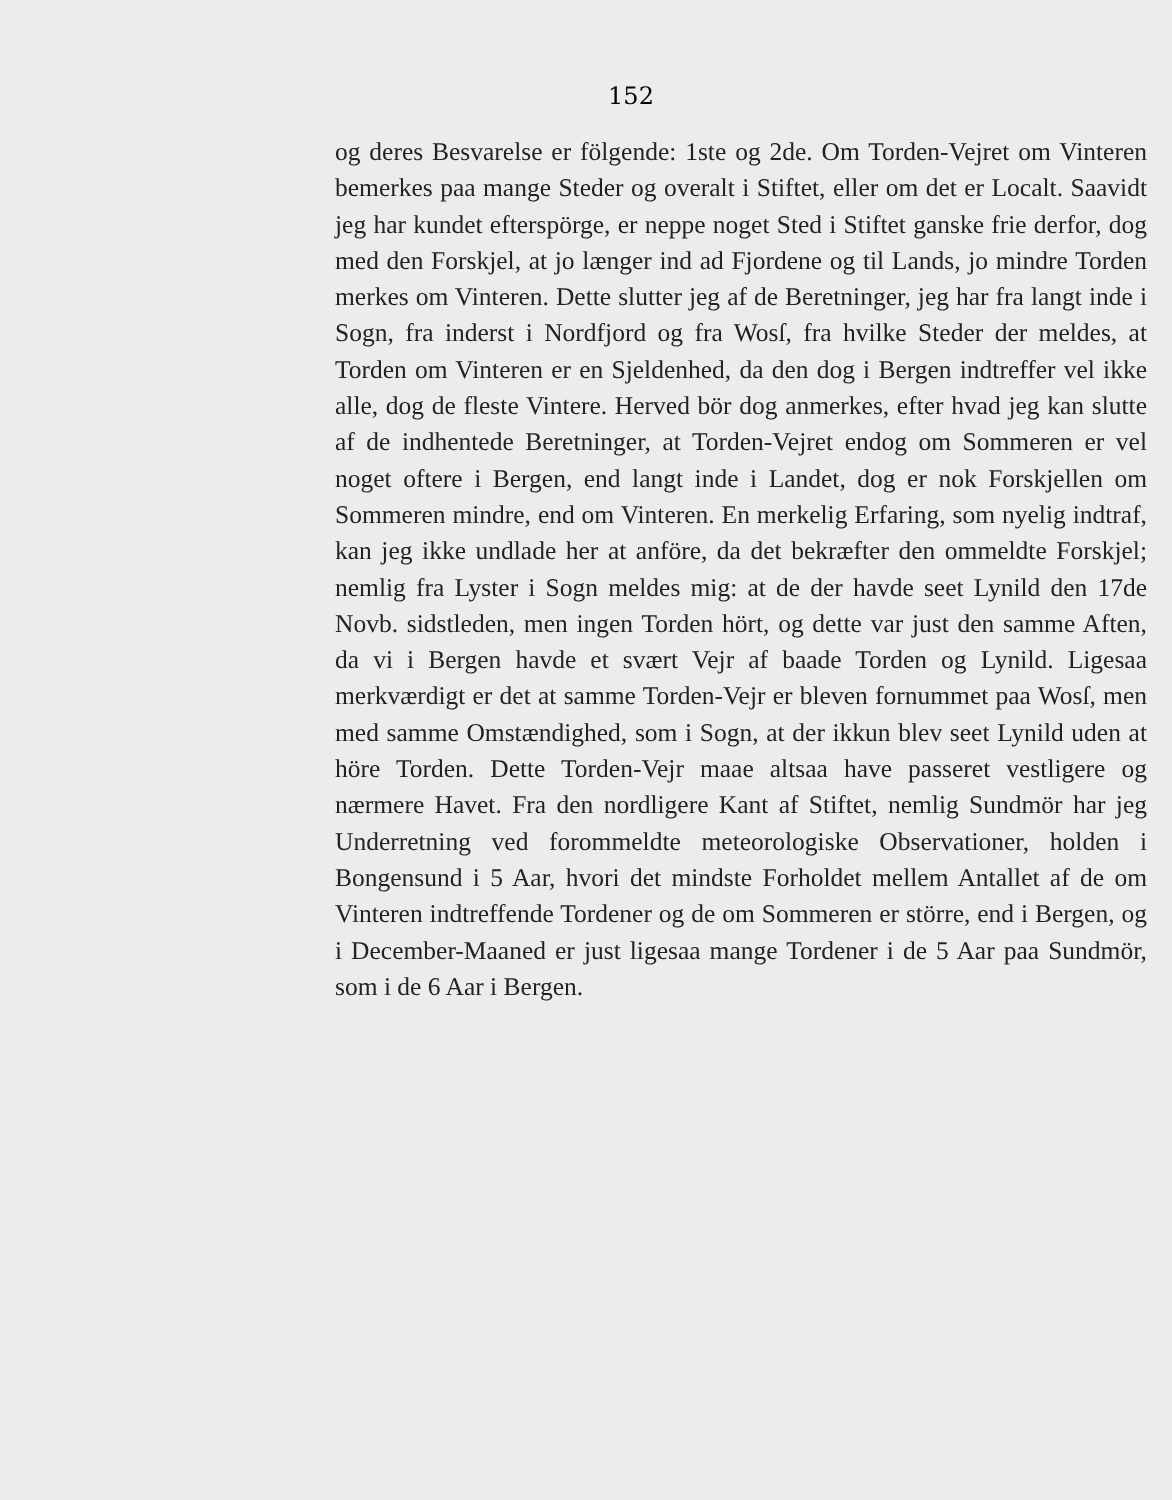152
og deres Besvarelse er fölgende: 1ste og 2de. Om Torden-Vejret om Vinteren bemerkes paa mange Steder og overalt i Stiftet, eller om det er Localt. Saavidt jeg har kundet efterspörge, er neppe noget Sted i Stiftet ganske frie derfor, dog med den Forskjel, at jo længer ind ad Fjordene og til Lands, jo mindre Torden merkes om Vinteren. Dette slutter jeg af de Beretninger, jeg har fra langt inde i Sogn, fra inderst i Nordfjord og fra Wosſ, fra hvilke Steder der meldes, at Torden om Vinteren er en Sjeldenhed, da den dog i Bergen indtreffer vel ikke alle, dog de fleste Vintere. Herved bör dog anmerkes, efter hvad jeg kan slutte af de indhentede Beretninger, at Torden-Vejret endog om Sommeren er vel noget oftere i Bergen, end langt inde i Landet, dog er nok Forskjellen om Sommeren mindre, end om Vinteren. En merkelig Erfaring, som nyelig indtraf, kan jeg ikke undlade her at anföre, da det bekræfter den ommeldte Forskjel; nemlig fra Lyster i Sogn meldes mig: at de der havde seet Lynild den 17de Novb. sidstleden, men ingen Torden hört, og dette var just den samme Aften, da vi i Bergen havde et svært Vejr af baade Torden og Lynild. Ligesaa merkværdigt er det at samme Torden-Vejr er bleven fornummet paa Wosſ, men med samme Omstændighed, som i Sogn, at der ikkun blev seet Lynild uden at höre Torden. Dette Torden-Vejr maae altsaa have passeret vestligere og nærmere Havet. Fra den nordligere Kant af Stiftet, nemlig Sundmör har jeg Underretning ved forommeldte meteorologiske Observationer, holden i Bongensund i 5 Aar, hvori det mindste Forholdet mellem Antallet af de om Vinteren indtreffende Tordener og de om Sommeren er större, end i Bergen, og i December-Maaned er just ligesaa mange Tordener i de 5 Aar paa Sundmör, som i de 6 Aar i Bergen.